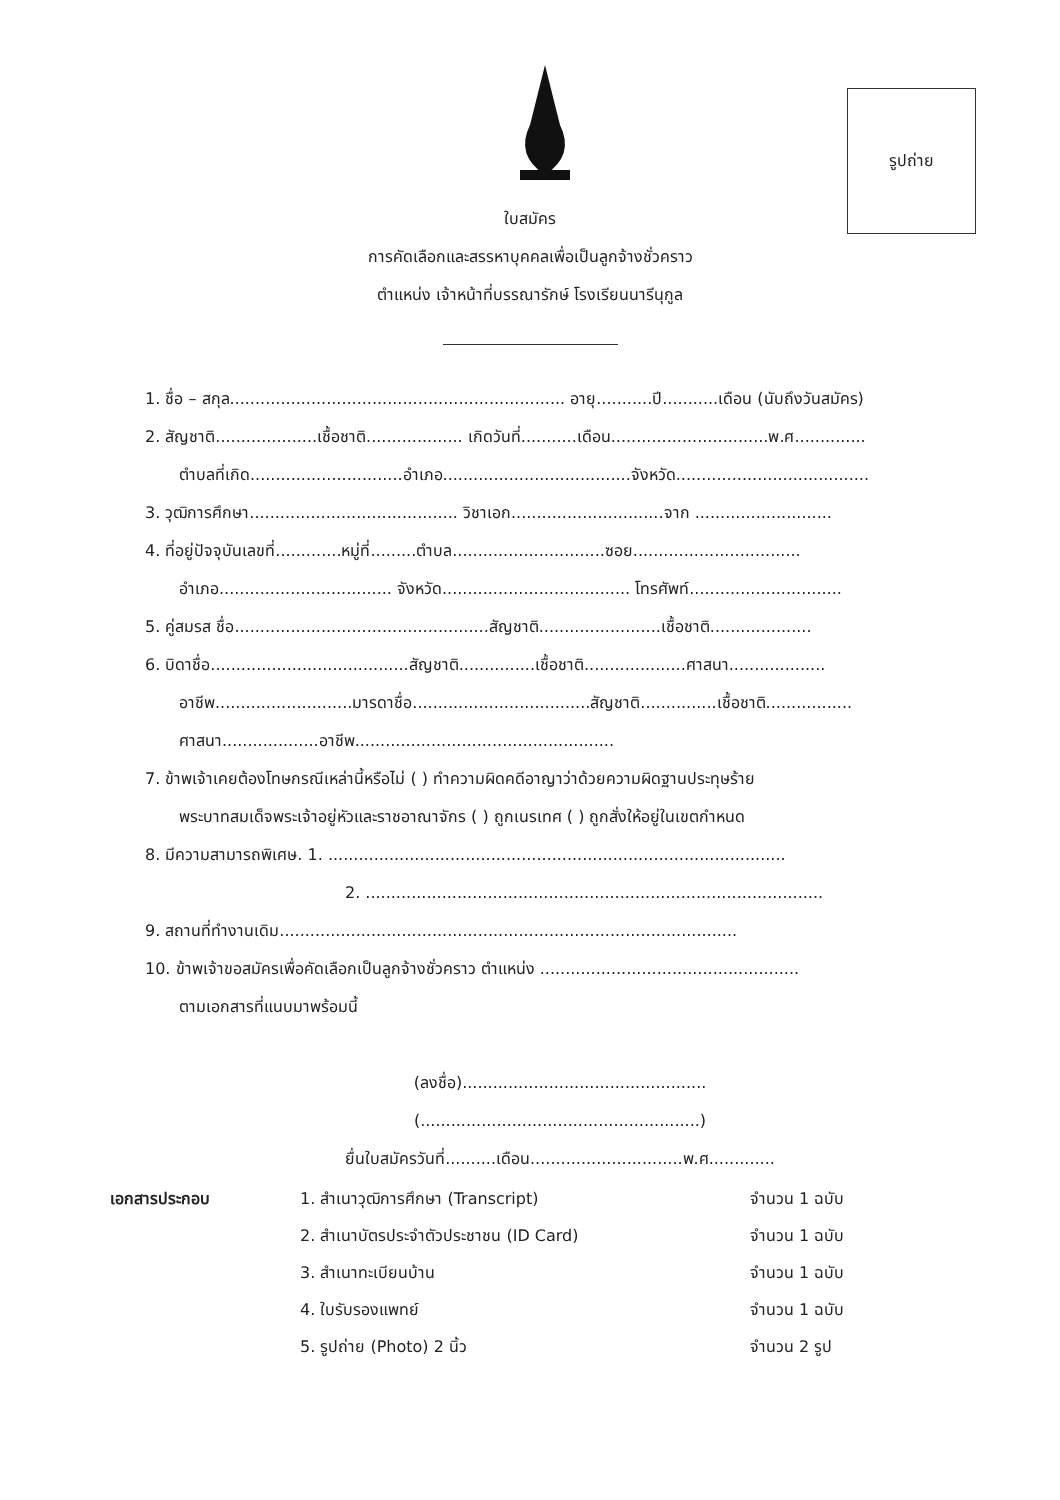รูปถ่าย
ใบสมัคร
การคัดเลือกและสรรหาบุคคลเพื่อเป็นลูกจ้างชั่วคราว
ตำแหน่ง เจ้าหน้าที่บรรณารักษ์ โรงเรียนนารีนุกูล
1. ชื่อ – สกุล.................................................................. อายุ...........ปี...........เดือน (นับถึงวันสมัคร)
2. สัญชาติ....................เชื้อชาติ................... เกิดวันที่...........เดือน...............................พ.ศ..............
ตำบลที่เกิด..............................อำเภอ.....................................จังหวัด......................................
3. วุฒิการศึกษา......................................... วิชาเอก..............................จาก ...........................
4. ที่อยู่ปัจจุบันเลขที่.............หมู่ที่.........ตำบล..............................ซอย.................................
อำเภอ.................................. จังหวัด..................................... โทรศัพท์..............................
5. คู่สมรส ชื่อ..................................................สัญชาติ........................เชื้อชาติ....................
6. บิดาชื่อ.......................................สัญชาติ...............เชื้อชาติ....................ศาสนา...................
อาชีพ...........................มารดาชื่อ...................................สัญชาติ...............เชื้อชาติ.................
ศาสนา...................อาชีพ...................................................
7. ข้าพเจ้าเคยต้องโทษกรณีเหล่านี้หรือไม่ ( ) ทำความผิดคดีอาญาว่าด้วยความผิดฐานประทุษร้าย
พระบาทสมเด็จพระเจ้าอยู่หัวและราชอาณาจักร ( ) ถูกเนรเทศ ( ) ถูกสั่งให้อยู่ในเขตกำหนด
8. มีความสามารถพิเศษ. 1. ..........................................................................................
2. ..........................................................................................
9. สถานที่ทำงานเดิม..........................................................................................
10. ข้าพเจ้าขอสมัครเพื่อคัดเลือกเป็นลูกจ้างชั่วคราว ตำแหน่ง ...................................................
ตามเอกสารที่แนบมาพร้อมนี้
(ลงชื่อ)................................................
(.......................................................)
ยื่นใบสมัครวันที่..........เดือน..............................พ.ศ.............
| เอกสารประกอบ | 1. สำเนาวุฒิการศึกษา (Transcript) | จำนวน 1 ฉบับ |
| | 2. สำเนาบัตรประจำตัวประชาชน (ID Card) | จำนวน 1 ฉบับ |
| | 3. สำเนาทะเบียนบ้าน | จำนวน 1 ฉบับ |
| | 4. ใบรับรองแพทย์ | จำนวน 1 ฉบับ |
| | 5. รูปถ่าย (Photo) 2 นิ้ว | จำนวน 2 รูป |